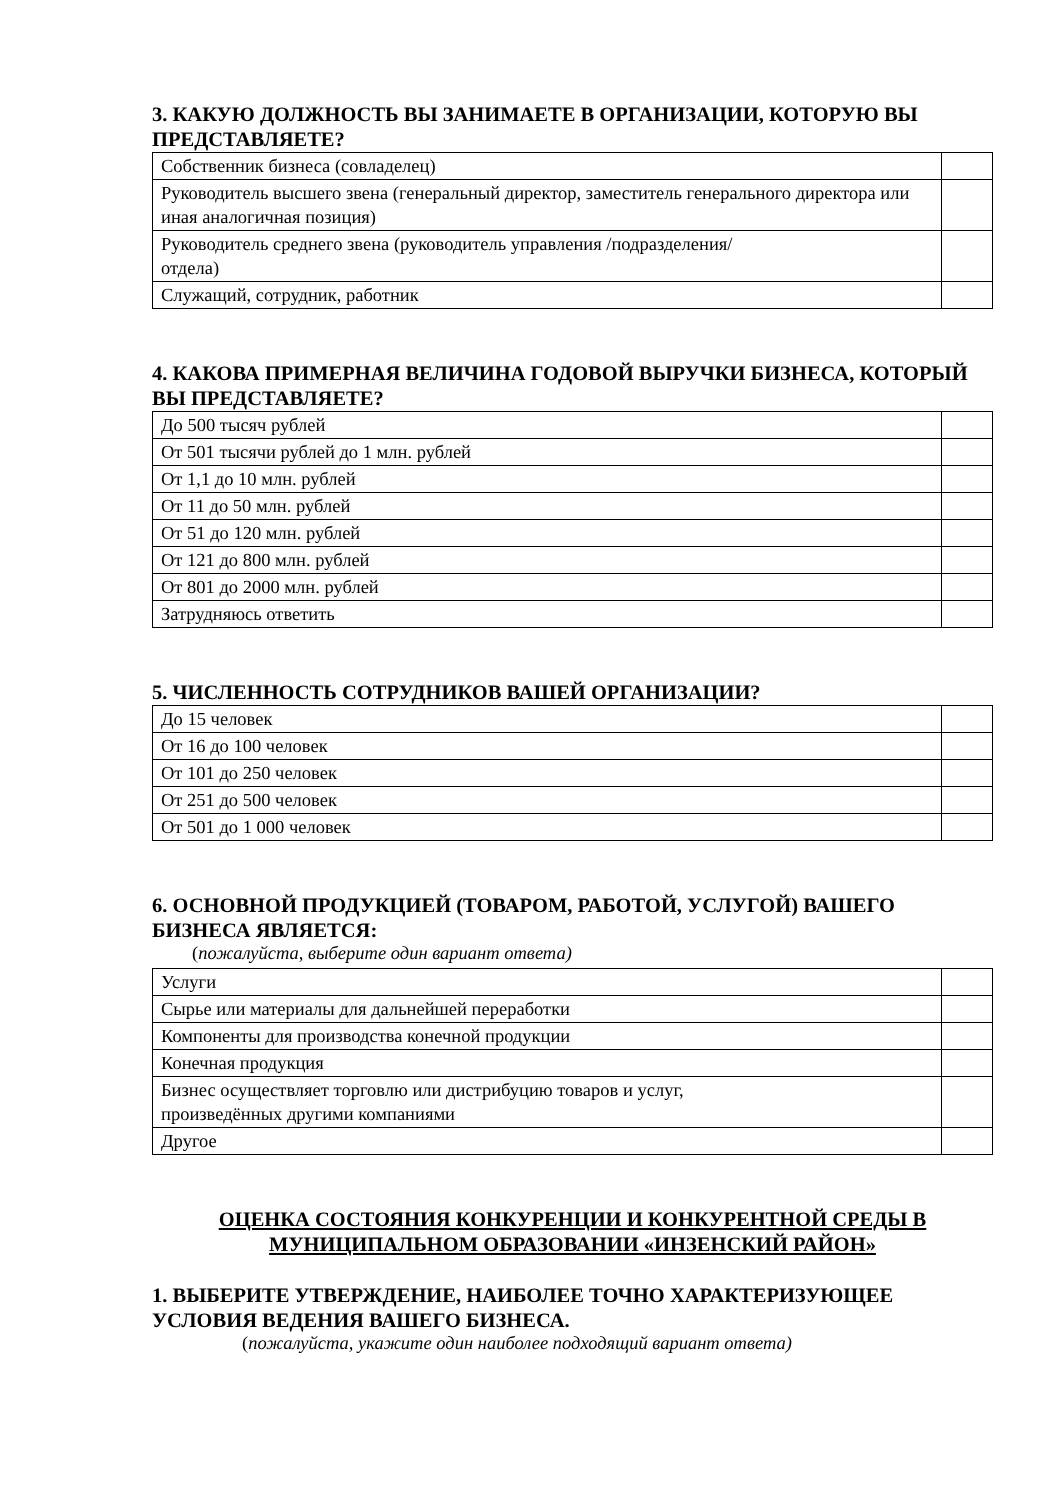3. КАКУЮ ДОЛЖНОСТЬ ВЫ ЗАНИМАЕТЕ В ОРГАНИЗАЦИИ, КОТОРУЮ ВЫ ПРЕДСТАВЛЯЕТЕ?
| Собственник бизнеса (совладелец) | |
| Руководитель высшего звена (генеральный директор, заместитель генерального директора или иная аналогичная позиция) | |
| Руководитель среднего звена (руководитель управления /подразделения/ отдела) | |
| Служащий, сотрудник, работник | |
4. КАКОВА ПРИМЕРНАЯ ВЕЛИЧИНА ГОДОВОЙ ВЫРУЧКИ БИЗНЕСА, КОТОРЫЙ ВЫ ПРЕДСТАВЛЯЕТЕ?
| До 500 тысяч рублей | |
| От 501 тысячи рублей до 1 млн. рублей | |
| От 1,1 до 10 млн. рублей | |
| От 11 до 50 млн. рублей | |
| От 51 до 120 млн. рублей | |
| От 121 до 800 млн. рублей | |
| От 801 до 2000 млн. рублей | |
| Затрудняюсь ответить | |
5. ЧИСЛЕННОСТЬ СОТРУДНИКОВ ВАШЕЙ ОРГАНИЗАЦИИ?
| До 15 человек | |
| От 16 до 100 человек | |
| От 101 до 250 человек | |
| От 251 до 500 человек | |
| От 501 до 1 000 человек | |
6. ОСНОВНОЙ ПРОДУКЦИЕЙ (ТОВАРОМ, РАБОТОЙ, УСЛУГОЙ) ВАШЕГО БИЗНЕСА ЯВЛЯЕТСЯ:
(пожалуйста, выберите один вариант ответа)
| Услуги | |
| Сырье или материалы для дальнейшей переработки | |
| Компоненты для производства конечной продукции | |
| Конечная продукция | |
| Бизнес осуществляет торговлю или дистрибуцию товаров и услуг, произведённых другими компаниями | |
| Другое | |
ОЦЕНКА СОСТОЯНИЯ КОНКУРЕНЦИИ И КОНКУРЕНТНОЙ СРЕДЫ В МУНИЦИПАЛЬНОМ ОБРАЗОВАНИИ «ИНЗЕНСКИЙ РАЙОН»
1. ВЫБЕРИТЕ УТВЕРЖДЕНИЕ, НАИБОЛЕЕ ТОЧНО ХАРАКТЕРИЗУЮЩЕЕ УСЛОВИЯ ВЕДЕНИЯ ВАШЕГО БИЗНЕСА.
(пожалуйста, укажите один наиболее подходящий вариант ответа)